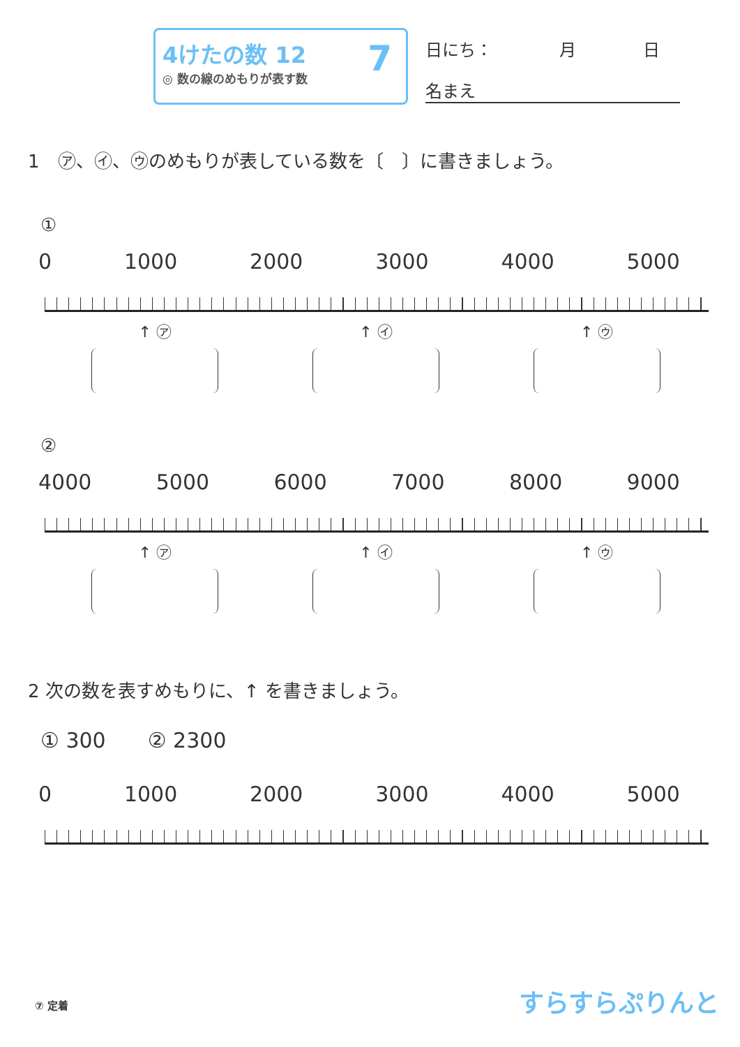4けたの数 12
◎ 数の線のめもりが表す数
7
日にち：　　　　月　　　　日
名まえ
1　㋐、㋑、㋒のめもりが表している数を〔　〕に書きましょう。
①
0 1000 2000 3000 4000 5000
↑ ㋐ ↑ ㋑ ↑ ㋒
②
4000 5000 6000 7000 8000 9000
↑ ㋐ ↑ ㋑ ↑ ㋒
2 次の数を表すめもりに、↑ を書きましょう。
① 300　　② 2300
0 1000 2000 3000 4000 5000
⑦ 定着 すらすらぷりんと